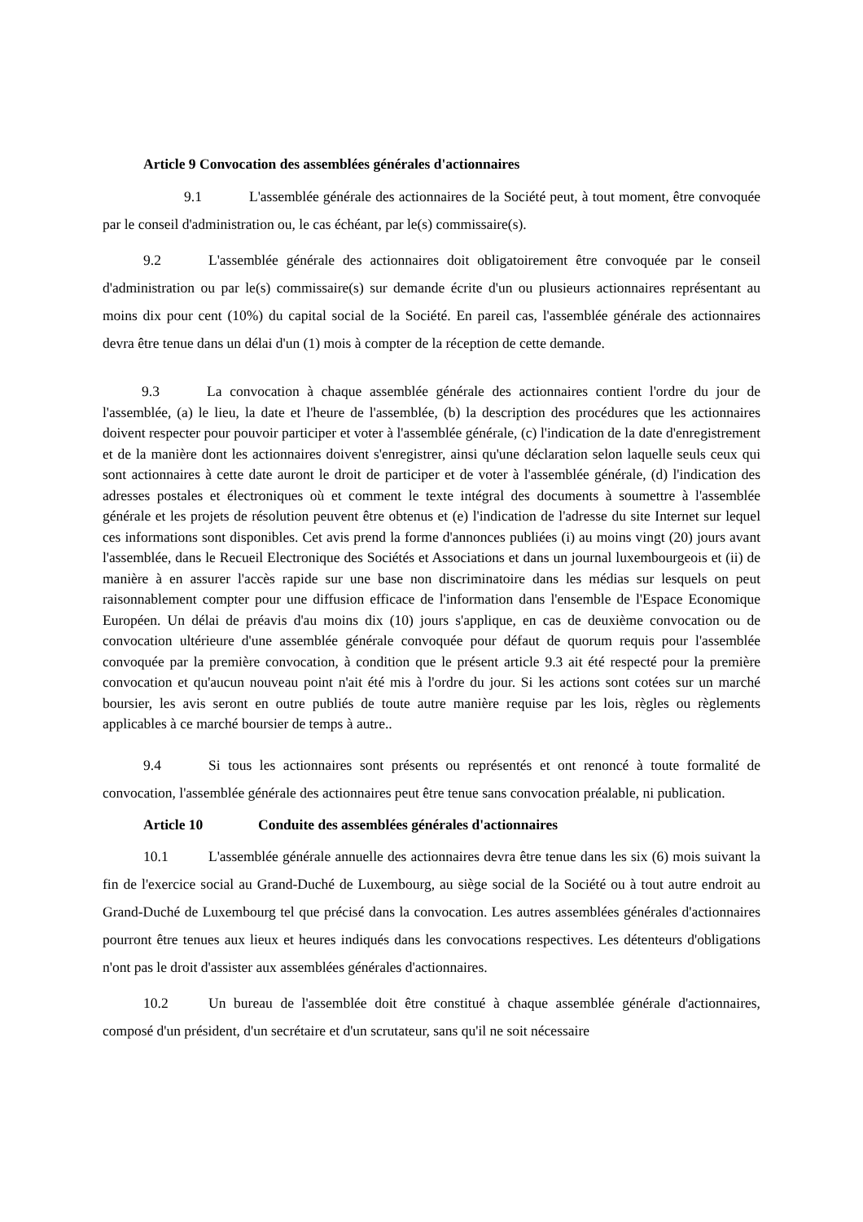Article 9 Convocation des assemblées générales d'actionnaires
9.1 L'assemblée générale des actionnaires de la Société peut, à tout moment, être convoquée par le conseil d'administration ou, le cas échéant, par le(s) commissaire(s).
9.2 L'assemblée générale des actionnaires doit obligatoirement être convoquée par le conseil d'administration ou par le(s) commissaire(s) sur demande écrite d'un ou plusieurs actionnaires représentant au moins dix pour cent (10%) du capital social de la Société. En pareil cas, l'assemblée générale des actionnaires devra être tenue dans un délai d'un (1) mois à compter de la réception de cette demande.
9.3 La convocation à chaque assemblée générale des actionnaires contient l'ordre du jour de l'assemblée, (a) le lieu, la date et l'heure de l'assemblée, (b) la description des procédures que les actionnaires doivent respecter pour pouvoir participer et voter à l'assemblée générale, (c) l'indication de la date d'enregistrement et de la manière dont les actionnaires doivent s'enregistrer, ainsi qu'une déclaration selon laquelle seuls ceux qui sont actionnaires à cette date auront le droit de participer et de voter à l'assemblée générale, (d) l'indication des adresses postales et électroniques où et comment le texte intégral des documents à soumettre à l'assemblée générale et les projets de résolution peuvent être obtenus et (e) l'indication de l'adresse du site Internet sur lequel ces informations sont disponibles. Cet avis prend la forme d'annonces publiées (i) au moins vingt (20) jours avant l'assemblée, dans le Recueil Electronique des Sociétés et Associations et dans un journal luxembourgeois et (ii) de manière à en assurer l'accès rapide sur une base non discriminatoire dans les médias sur lesquels on peut raisonnablement compter pour une diffusion efficace de l'information dans l'ensemble de l'Espace Economique Européen. Un délai de préavis d'au moins dix (10) jours s'applique, en cas de deuxième convocation ou de convocation ultérieure d'une assemblée générale convoquée pour défaut de quorum requis pour l'assemblée convoquée par la première convocation, à condition que le présent article 9.3 ait été respecté pour la première convocation et qu'aucun nouveau point n'ait été mis à l'ordre du jour. Si les actions sont cotées sur un marché boursier, les avis seront en outre publiés de toute autre manière requise par les lois, règles ou règlements applicables à ce marché boursier de temps à autre..
9.4 Si tous les actionnaires sont présents ou représentés et ont renoncé à toute formalité de convocation, l'assemblée générale des actionnaires peut être tenue sans convocation préalable, ni publication.
Article 10 Conduite des assemblées générales d'actionnaires
10.1 L'assemblée générale annuelle des actionnaires devra être tenue dans les six (6) mois suivant la fin de l'exercice social au Grand-Duché de Luxembourg, au siège social de la Société ou à tout autre endroit au Grand-Duché de Luxembourg tel que précisé dans la convocation. Les autres assemblées générales d'actionnaires pourront être tenues aux lieux et heures indiqués dans les convocations respectives. Les détenteurs d'obligations n'ont pas le droit d'assister aux assemblées générales d'actionnaires.
10.2 Un bureau de l'assemblée doit être constitué à chaque assemblée générale d'actionnaires, composé d'un président, d'un secrétaire et d'un scrutateur, sans qu'il ne soit nécessaire